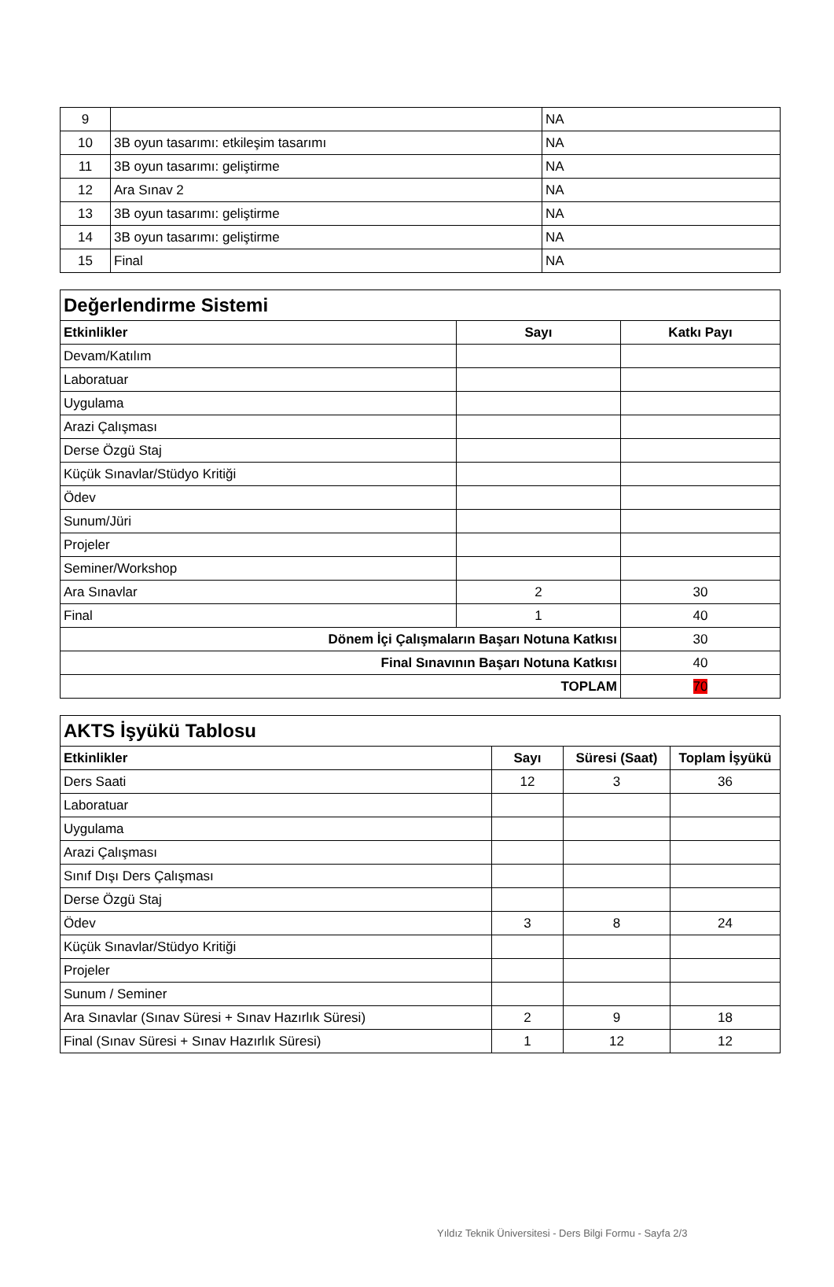| 9 | | NA |
| 10 | 3B oyun tasarımı: etkileşim tasarımı | NA |
| 11 | 3B oyun tasarımı: geliştirme | NA |
| 12 | Ara Sınav 2 | NA |
| 13 | 3B oyun tasarımı: geliştirme | NA |
| 14 | 3B oyun tasarımı: geliştirme | NA |
| 15 | Final | NA |
| Değerlendirme Sistemi | | |
| --- | --- | --- |
| Etkinlikler | Sayı | Katkı Payı |
| Devam/Katılım | | |
| Laboratuar | | |
| Uygulama | | |
| Arazi Çalışması | | |
| Derse Özgü Staj | | |
| Küçük Sınavlar/Stüdyo Kritiği | | |
| Ödev | | |
| Sunum/Jüri | | |
| Projeler | | |
| Seminer/Workshop | | |
| Ara Sınavlar | 2 | 30 |
| Final | 1 | 40 |
| Dönem İçi Çalışmaların Başarı Notuna Katkısı | | 30 |
| Final Sınavının Başarı Notuna Katkısı | | 40 |
| TOPLAM | | 70 |
| AKTS İşyükü Tablosu | | | |
| --- | --- | --- | --- |
| Etkinlikler | Sayı | Süresi (Saat) | Toplam İşyükü |
| Ders Saati | 12 | 3 | 36 |
| Laboratuar | | | |
| Uygulama | | | |
| Arazi Çalışması | | | |
| Sınıf Dışı Ders Çalışması | | | |
| Derse Özgü Staj | | | |
| Ödev | 3 | 8 | 24 |
| Küçük Sınavlar/Stüdyo Kritiği | | | |
| Projeler | | | |
| Sunum / Seminer | | | |
| Ara Sınavlar (Sınav Süresi + Sınav Hazırlık Süresi) | 2 | 9 | 18 |
| Final (Sınav Süresi + Sınav Hazırlık Süresi) | 1 | 12 | 12 |
Yıldız Teknik Üniversitesi - Ders Bilgi Formu - Sayfa 2/3